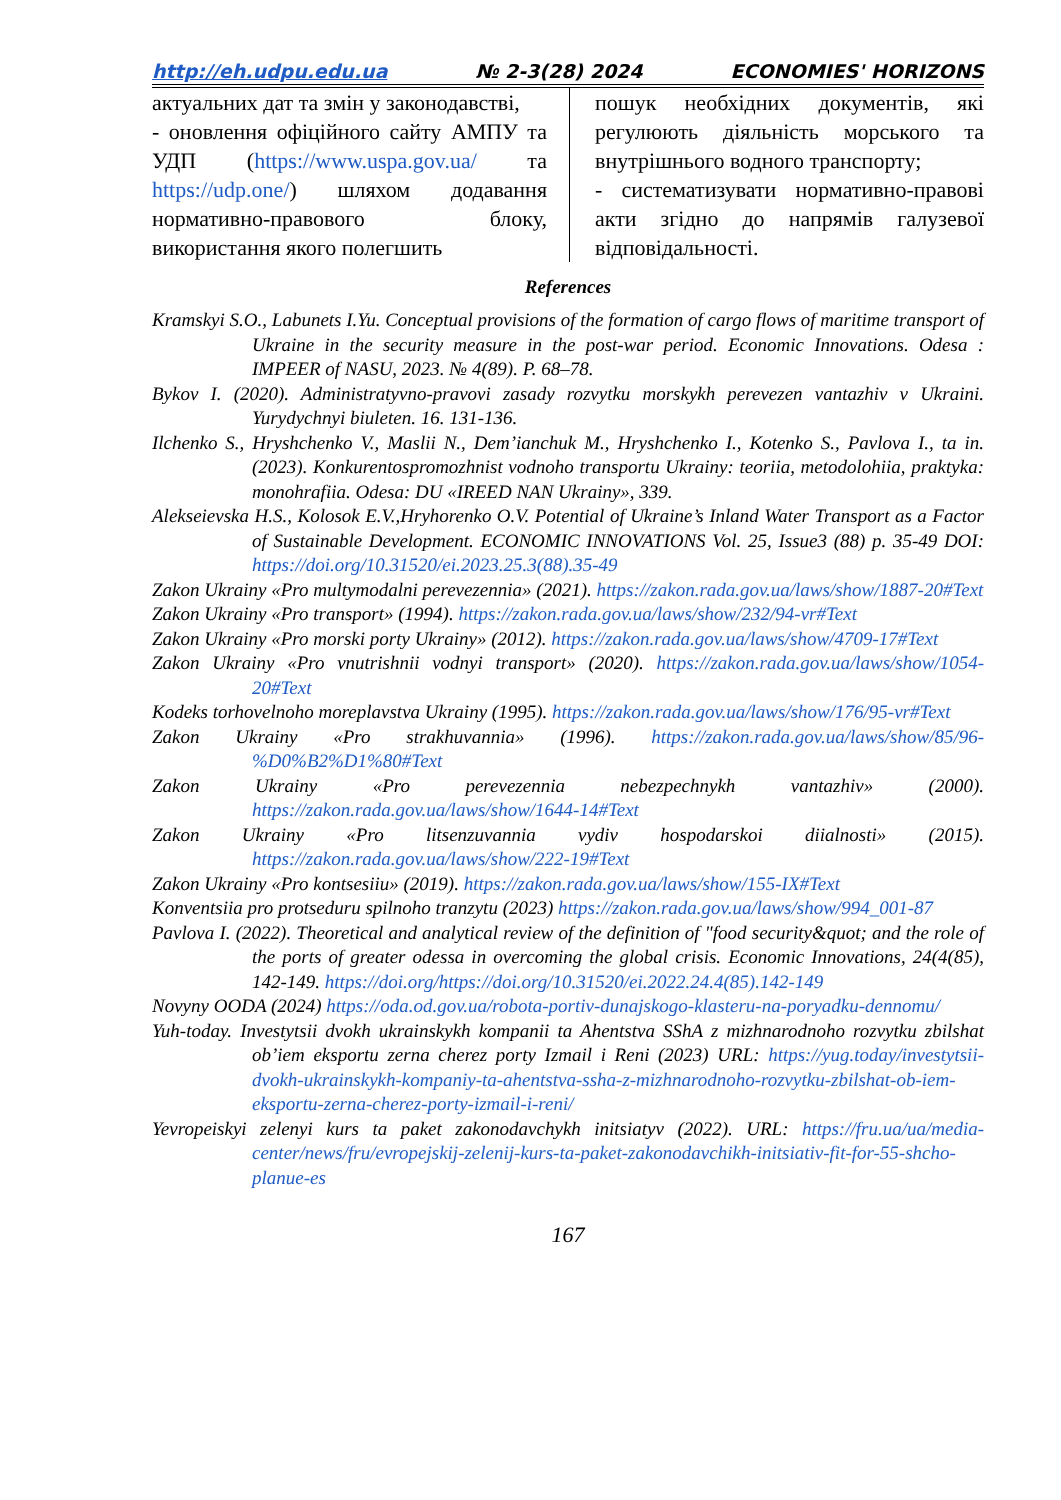http://eh.udpu.edu.ua № 2-3(28) 2024 ECONOMIES' HORIZONS
актуальних дат та змін у законодавстві,
- оновлення офіційного сайту АМПУ та УДП (https://www.uspa.gov.ua/ та https://udp.one/) шляхом додавання нормативно-правового блоку, використання якого полегшить
пошук необхідних документів, які регулюють діяльність морського та внутрішнього водного транспорту;
- систематизувати нормативно-правові акти згідно до напрямів галузевої відповідальності.
References
Kramskyi S.O., Labunets I.Yu. Conceptual provisions of the formation of cargo flows of maritime transport of Ukraine in the security measure in the post-war period. Economic Innovations. Odesa : IMPEER of NASU, 2023. № 4(89). P. 68–78.
Bykov I. (2020). Administratyvno-pravovi zasady rozvytku morskykh perevezen vantazhiv v Ukraini. Yurydychnyi biuleten. 16. 131-136.
Ilchenko S., Hryshchenko V., Maslii N., Dem’ianchuk M., Hryshchenko I., Kotenko S., Pavlova I., ta in. (2023). Konkurentospromozhnist vodnoho transportu Ukrainy: teoriia, metodolohiia, praktyka: monohrafiia. Odesa: DU «IREED NAN Ukrainy», 339.
Alekseievska H.S., Kolosok E.V.,Hryhorenko O.V. Potential of Ukraine’s Inland Water Transport as a Factor of Sustainable Development. ECONOMIC INNOVATIONS Vol. 25, Issue3 (88) p. 35-49 DOI: https://doi.org/10.31520/ei.2023.25.3(88).35-49
Zakon Ukrainy «Pro multymodalni perevezennia» (2021). https://zakon.rada.gov.ua/laws/show/1887-20#Text
Zakon Ukrainy «Pro transport» (1994). https://zakon.rada.gov.ua/laws/show/232/94-vr#Text
Zakon Ukrainy «Pro morski porty Ukrainy» (2012). https://zakon.rada.gov.ua/laws/show/4709-17#Text
Zakon Ukrainy «Pro vnutrishnii vodnyi transport» (2020). https://zakon.rada.gov.ua/laws/show/1054-20#Text
Kodeks torhovelnoho moreplavstva Ukrainy (1995). https://zakon.rada.gov.ua/laws/show/176/95-vr#Text
Zakon Ukrainy «Pro strakhuvannia» (1996). https://zakon.rada.gov.ua/laws/show/85/96-%D0%B2%D1%80#Text
Zakon Ukrainy «Pro perevezennia nebezpechnykh vantazhiv» (2000). https://zakon.rada.gov.ua/laws/show/1644-14#Text
Zakon Ukrainy «Pro litsenzuvannia vydiv hospodarskoi diialnosti» (2015). https://zakon.rada.gov.ua/laws/show/222-19#Text
Zakon Ukrainy «Pro kontsesiiu» (2019). https://zakon.rada.gov.ua/laws/show/155-IX#Text
Konventsiia pro protseduru spilnoho tranzytu (2023) https://zakon.rada.gov.ua/laws/show/994_001-87
Pavlova I. (2022). Theoretical and analytical review of the definition of "food security&quot; and the role of the ports of greater odessa in overcoming the global crisis. Economic Innovations, 24(4(85), 142-149. https://doi.org/https://doi.org/10.31520/ei.2022.24.4(85).142-149
Novyny OODA (2024) https://oda.od.gov.ua/robota-portiv-dunajskogo-klasteru-na-poryadku-dennomu/
Yuh-today. Investytsii dvokh ukrainskykh kompanii ta Ahentstva SShA z mizhnarodnoho rozvytku zbilshat ob’iem eksportu zerna cherez porty Izmail i Reni (2023) URL: https://yug.today/investytsii-dvokh-ukrainskykh-kompaniy-ta-ahentstva-ssha-z-mizhnarodnoho-rozvytku-zbilshat-ob-iem-eksportu-zerna-cherez-porty-izmail-i-reni/
Yevropeiskyi zelenyi kurs ta paket zakonodavchykh initsiatyv (2022). URL: https://fru.ua/ua/media-center/news/fru/evropejskij-zelenij-kurs-ta-paket-zakonodavchikh-initsiativ-fit-for-55-shcho-planue-es
167